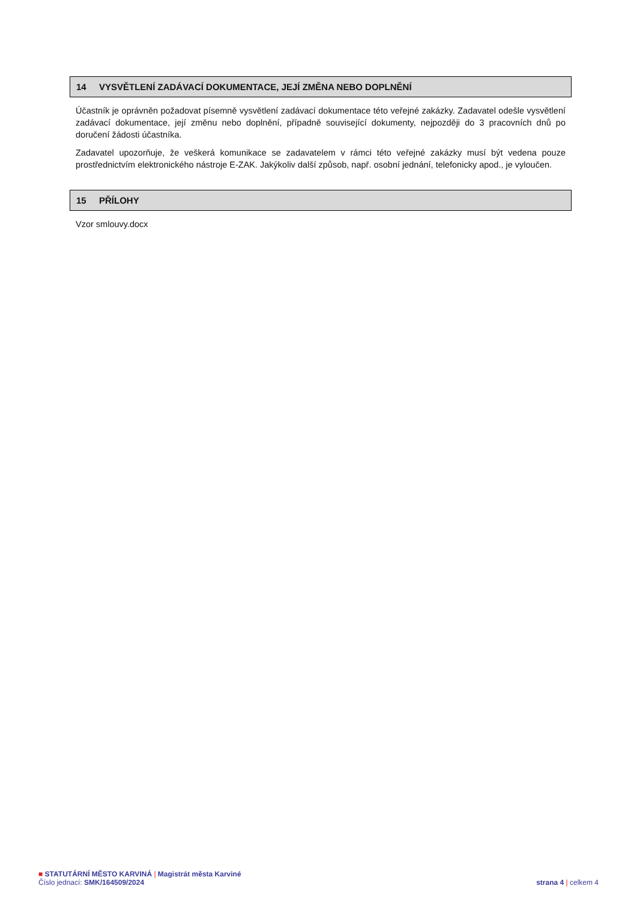14 VYSVĚTLENÍ ZADÁVACÍ DOKUMENTACE, JEJÍ ZMĚNA NEBO DOPLNĚNÍ
Účastník je oprávněn požadovat písemně vysvětlení zadávací dokumentace této veřejné zakázky. Zadavatel odešle vysvětlení zadávací dokumentace, její změnu nebo doplnění, případně související dokumenty, nejpozději do 3 pracovních dnů po doručení žádosti účastníka.
Zadavatel upozorňuje, že veškerá komunikace se zadavatelem v rámci této veřejné zakázky musí být vedena pouze prostřednictvím elektronického nástroje E-ZAK. Jakýkoliv další způsob, např. osobní jednání, telefonicky apod., je vyloučen.
15 PŘÍLOHY
Vzor smlouvy.docx
■ STATUTÁRNÍ MĚSTO KARVINÁ | Magistrát města Karviné
Číslo jednací: SMK/164509/2024 strana 4 | celkem 4